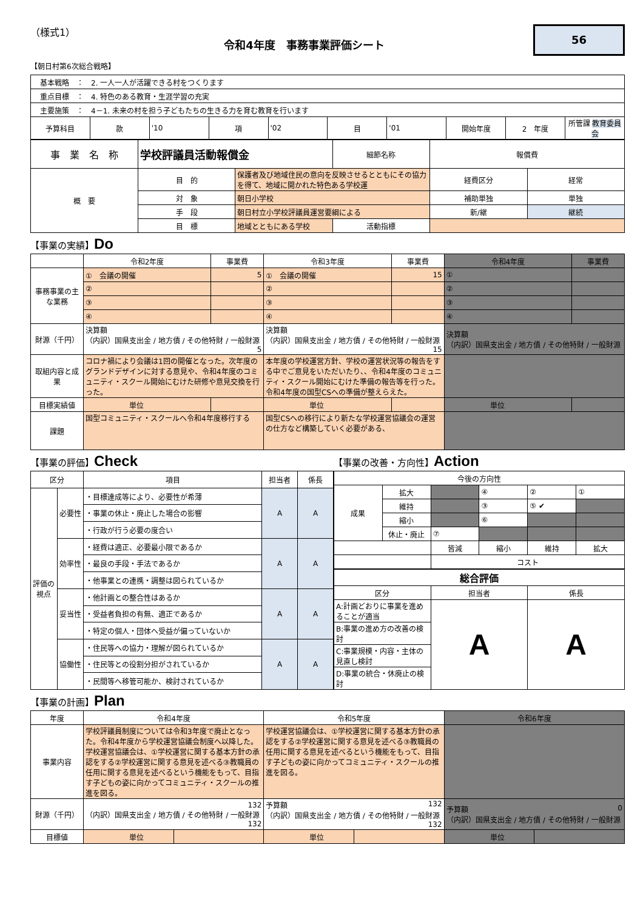（様式1）
令和4年度　事務事業評価シート
56
【朝日村第6次総合戦略】
| 基本戦略 ： 2. 一人一人が活躍できる村をつくります | | | | | | | | | |
| 重点目標 ： 4. 特色のある教育・生涯学習の充実 | | | | | | | | | |
| 主要施策 ： 4－1. 未来の村を担う子どもたちの生きる力を育む教育を行います | | | | | | | | | |
| 予算科目 | 款 | '10 | 項 | '02 | 目 | '01 | 開始年度 | 2 年度 | 所管課 教育委員会 |
| 事 業 名 称 | 学校評議員活動報償金 | | 細節名称 | 報償費 | |
| 概 要 | 目 的 | 保護者及び地域住民の意向を反映させるとともにその協力を得て、地域に開かれた特色ある学校運 | | 経費区分 | 経常 |
| | 対 象 | 朝日小学校 | | 補助単独 | 単独 |
| | 手 段 | 朝日村立小学校評議員運営要綱による | | 新/継 | 継続 |
| | 目 標 | 地域とともにある学校 | 活動指標 | | |
【事業の実績】Do
| | 令和2年度 | 事業費 | 令和3年度 | 事業費 | 令和4年度 | 事業費 |
| 事務事業の主な業務 | ① 会議の開催 | 5 | ① 会議の開催 | 15 | ① | |
| | ② | | ② | | ② | |
| | ③ | | ③ | | ③ | |
| | ④ | | ④ | | ④ | |
| 財源（千円） | 決算額 （内訳）国県支出金 / 地方債 / その他特財 / 一般財源 5 | | 決算額 （内訳）国県支出金 / 地方債 / その他特財 / 一般財源 15 | | 決算額 （内訳）国県支出金 / 地方債 / その他特財 / 一般財源 | |
| 取組内容と成果 | コロナ禍により会議は1回の開催となった。次年度のグランドデザインに対する意見や、令和4年度のコミュニティ・スクール開始にむけた研修や意見交換を行った。 | | 本年度の学校運営方針、学校の運営状況等の報告をする中でご意見をいただいたり、、令和4年度のコミュニティ・スクール開始にむけた準備の報告等を行った。令和4年度の国型CSへの準備が整えらえた。 | | | |
| 目標実績値 | 単位 | | 単位 | | 単位 | |
| 課題 | 国型コミュニティ・スクールへ令和4年度移行する | | 国型CSへの移行により新たな学校運営協議会の運営の仕方など構築していく必要がある、 | | | |
【事業の評価】Check
【事業の改善・方向性】Action
| 区分 | | 項目 | 担当者 | 係長 |
| 評価の視点 | 必要性 | ・目標達成等により、必要性が希薄 | A | A |
| | | ・事業の休止・廃止した場合の影響 | | |
| | | ・行政が行う必要の度合い | | |
| | 効率性 | ・経費は適正、必要最小限であるか | A | A |
| | | ・最良の手段・手法であるか | | |
| | | ・他事業との連携・調整は図られているか | | |
| | 妥当性 | ・他計画との整合性はあるか | A | A |
| | | ・受益者負担の有無、適正であるか | | |
| | | ・特定の個人・団体へ受益が偏っていないか | | |
| | 協働性 | ・住民等への協力・理解が図られているか | A | A |
| | | ・住民等との役割分担がされているか | | |
| | | ・民間等へ移管可能か、検討されているか | | |
| 今後の方向性 | | | | | |
| 成果 | 拡大 | | ④ | ② | ① |
| | 維持 | | ③ | ⑤ ✔ | |
| | 縮小 | | ⑥ | | |
| | 休止・廃止 | ⑦ | | | |
| | | 皆減 | 縮小 | 維持 | 拡大 |
| | | コスト | | | |
| 総合評価 | | |
| 区分 | 担当者 | 係長 |
| A:計画どおりに事業を進めることが適当 | A | A |
| B:事業の進め方の改善の検討 | | |
| C:事業規模・内容・主体の見直し検討 | | |
| D:事業の統合・休廃止の検討 | | |
【事業の計画】Plan
| 年度 | 令和4年度 | | 令和5年度 | | 令和6年度 | |
| 事業内容 | 学校評議員制度については令和3年度で廃止となった。令和4年度から学校運営協議会制度へ以降した。学校運営協議会は、①学校運営に関する基本方針の承認をする②学校運営に関する意見を述べる③教職員の任用に関する意見を述べるという機能をもって、目指す子どもの姿に向かってコミュニティ・スクールの推進を図る。 | | 学校運営協議会は、①学校運営に関する基本方針の承認をする②学校運営に関する意見を述べる③教職員の任用に関する意見を述べるという機能をもって、目指す子どもの姿に向かってコミュニティ・スクールの推進を図る。 | | | |
| 財源（千円） | 132 （内訳）国県支出金 / 地方債 / その他特財 / 一般財源 132 | | 予算額 132 （内訳）国県支出金 / 地方債 / その他特財 / 一般財源 132 | | 予算額 0 （内訳）国県支出金 / 地方債 / その他特財 / 一般財源 | |
| 目標値 | 単位 | | 単位 | | 単位 | |